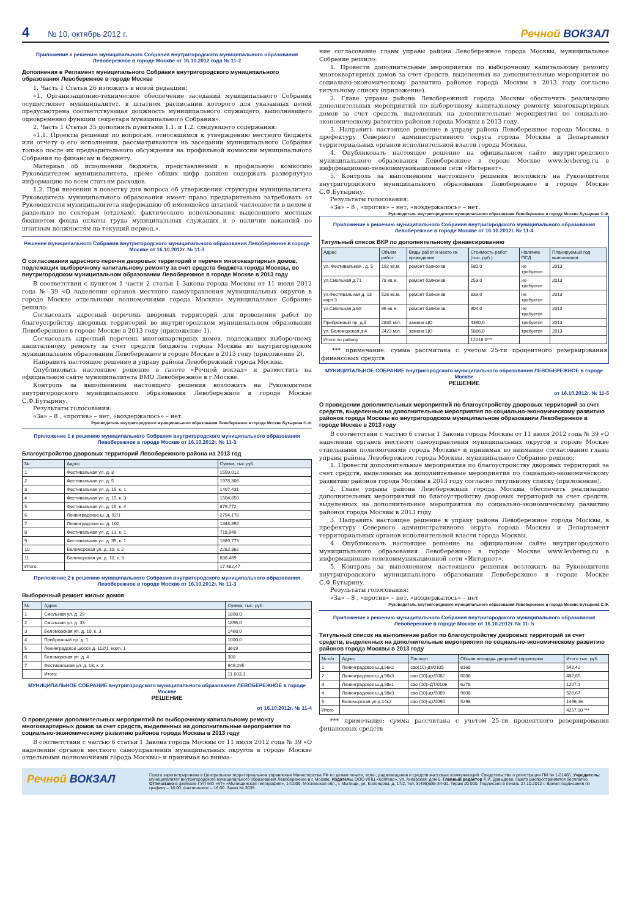4 № 10, октябрь 2012 г.
Речной ВОКЗАЛ
Приложение к решению муниципального Собрания внутригородского муниципального образования Левобережное в городе Москве от 16.10.2012 года № 11-2
Дополнения в Регламент муниципального Собрания внутригородского муниципального образования Левобережное в городе Москве
1. Часть 1 Статьи 26 изложить в новой редакции:
«1. Организационно-техническое обеспечение заседаний муниципального Собрания осуществляет муниципалитет, в штатном расписании которого для указанных целей предусмотрена соответствующая должность муниципального служащего, выполняющего одновременно функции секретаря муниципального Собрания».
2. Часть 1 Статьи 35 дополнить пунктами 1.1. и 1.2. следующего содержания:
«1.1. Проекты решений по вопросам, относящимся к утверждению местного бюджета или отчету о его исполнении, рассматриваются на заседании муниципального Собрания только после их предварительного обсуждения на профильной комиссии муниципального Собрания по финансам и бюджету.
Материал об исполнении бюджета, представляемый в профильную комиссию Руководителем муниципалитета, кроме общих цифр должен содержать развернутую информацию по всем статьям расходов.
1.2. При внесении в повестку дня вопроса об утверждении структуры муниципалитета Руководитель муниципального образования имеет право предварительно затребовать от Руководителя муниципалитета информацию об имеющейся штатной численности в целом и раздельно по секторам (отделам), фактического использования выделенного местным бюджетом фонда оплаты труда муниципальных служащих и о наличии вакансий по штатным должностям на текущий период.».
Решение муниципального Собрания внутригородского муниципального образования Левобережное в городе Москве от 16.10.2012г. № 11-3
О согласовании адресного перечня дворовых территорий и перечня многоквартирных домов, подлежащих выборочному капитальному ремонту за счет средств бюджета города Москвы, во внутригородском муниципальном образовании Левобережное в городе Москве в 2013 году
В соответствии с пунктом 1 части 2 статьи 1 Закона города Москвы от 11 июля 2012 года № 39 «О наделении органов местного самоуправления муниципальных округов в городе Москве отдельными полномочиями города Москвы» муниципальное Собрание решило:
Согласовать адресный перечень дворовых территорий для проведения работ по благоустройству дворовых территорий во внутригородском муниципальном образовании Левобережное в городе Москве в 2013 году (приложение 1).
Согласовать адресный перечень многоквартирных домов, подлежащих выборочному капитальному ремонту за счет средств бюджета города Москвы во внутригородском муниципальном образовании Левобережное в городе Москве в 2013 году (приложение 2).
Направить настоящее решение в управу района Левобережный города Москвы.
Опубликовать настоящее решение в газете «Речной вокзал» и разместить на официальном сайте муниципалитета ВМО Левобережное в г.Москве.
Контроль за выполнением настоящего решения возложить на Руководителя внутригородского муниципального образования Левобережное в городе Москве С.Ф.Бутырину.
Результаты голосования:
«За» – 8 , «против» – нет, «воздержалось» – нет.
Руководитель внутригородского муниципального образования Левобережное в городе Москве Бутырина С.Ф.
Приложение 1 к решению муниципального Собрания внутригородского муниципального образования Левобережное в городе Москве от 16.10.2012г. № 11-3
Благоустройство дворовых территорий Левобережного района на 2013 год
| № | Адрес | Сумма, тыс.руб. |
| --- | --- | --- |
| 1 | Фестивальная ул. д. 3 | 1559,012 |
| 2 | Фестивальная ул. д. 5 | 1978,306 |
| 3 | Фестивальная ул. д. 15, к. 1 | 1407,431 |
| 4 | Фестивальная ул. д. 15, к. 3 | 1504,850 |
| 5 | Фестивальная ул. д. 15, к. 4 | 879,772 |
| 6 | Ленинградское ш. д. 92/1 | 2794,178 |
| 7 | Ленинградское ш. д. 102 | 1348,892 |
| 8 | Фестивальная ул. д. 13, к. 1 | 718,649 |
| 9 | Фестивальная ул. д. 39, к. 1 | 1889,773 |
| 10 | Беломорская ул. д. 10, к. 2 | 2282,362 |
| 11 | Беломорская ул. д. 10, к. 3 | 838,489 |
| Итого: | | 17 482,47 |
Приложение 2 к решению муниципального Собрания внутригородского муниципального образования Левобережное в городе Москве от 16.10.2012г. № 11-3
Выборочный ремонт жилых домов
| № | Адрес | Сумма, тыс. руб. |
| --- | --- | --- |
| 1 | Смольная ул. д. 29 | 1898,0 |
| 2 | Смольная ул. д. 33 | 1896,0 |
| 3 | Беломорская ул. д. 10, к. 3 | 1468,0 |
| 4 | Прибрежный пр. д. 1 | 1000,0 |
| 5 | Ленинградское шоссе д. 112/1, корп. 1 | 3619 |
| 6 | Беломорская ул. д. 4 | 300 |
| 7 | Фестивальная ул. д. 13, к. 2 | 949,295 |
| | Итого: | 11 603,3 |
МУНИЦИПАЛЬНОЕ СОБРАНИЕ внутригородского муниципального образования ЛЕВОБЕРЕЖНОЕ в городе Москве
РЕШЕНИЕ
от 16.10.2012г. № 11-4
О проведении дополнительных мероприятий по выборочному капитальному ремонту многоквартирных домов за счет средств, выделенных на дополнительные мероприятия по социально-экономическому развитию районов города Москвы в 2013 году
В соответствии с частью 6 статьи 1 Закона города Москвы от 11 июля 2012 года № 39 «О наделении органов местного самоуправления муниципальных округов в городе Москве отдельными полномочиями города Москвы» и принимая во внима-
ние согласование главы управы района Левобережное города Москвы, муниципальное Собрание решило:
1. Провести дополнительные мероприятия по выборочному капитальному ремонту многоквартирных домов за счет средств, выделенных на дополнительные мероприятия по социально-экономическому развитию районов города Москвы в 2013 году согласно титульному списку (приложение).
2. Главе управы района Левобережный города Москвы обеспечить реализацию дополнительных мероприятий по выборочному капитальному ремонту многоквартирных домов за счет средств, выделенных на дополнительные мероприятия по социально-экономическому развитию районов города Москвы в 2013 году.
3. Направить настоящее решение в управу района Левобережное города Москвы, в префектуру Северного административного округа города Москвы и Департамент территориальных органов исполнительной власти города Москвы.
4. Опубликовать настоящее решение на официальном сайте внутригородского муниципального образования Левобережное в городе Москве www.levbereg.ru в информационно-телекоммуникационной сети «Интернет».
5. Контроль за выполнением настоящего решения возложить на Руководителя внутригородского муниципального образования Левобережное в городе Москве С.Ф.Бутырину.
Результаты голосования:
«За» – 8 , «против» – нет, «воздержалось» – нет.
Руководитель внутригородского муниципального образования Левобережное в городе Москве Бутырина С.Ф.
Приложение к решению муниципального Собрания внутригородского муниципального образования Левобережное в городе Москве от 16.10.2012г. № 11-4
Титульный список ВКР по дополнительному финансированию
| Адрес | Объём работ | Виды работ и место их проведения | Стоимость работ (тыс. руб.) | Наличие ПСД | Планируемый год выполнения |
| --- | --- | --- | --- | --- | --- |
| ул. Фестивальная . д. 5 | 192 кв.м. | ремонт балконов | 580,0 | не требуется | 2013 |
| ул.Смольная д.71 | 78 кв.м. | ремонт балконов | 253,0 | не требуется | 2013 |
| ул.Фестивальная д. 13 корп.3 | 528 кв.м. | ремонт балконов | 833,0 | не требуется | 2013 |
| ул.Смольная д.69 | 96 кв.м. | ремонт балконов | 304,0 | не требуется | 2013 |
| Прибрежный пр. д.5 | 2835 м.п. | замена ЦО | 4360,0 | требуется | 2013 |
| ул. Беломорская д.4 | 2423 м.п. | замена ЦО | 5886,0 | требуется | 2013 |
| Итого по району | | | 12216,0*** | | |
*** примечание: сумма рассчитана с учетом 25-ти процентного резервирования финансовых средств
МУНИЦИПАЛЬНОЕ СОБРАНИЕ внутригородского муниципального образования ЛЕВОБЕРЕЖНОЕ в городе Москве
РЕШЕНИЕ
от 16.10.2012г. № 11-5
О проведении дополнительных мероприятий по благоустройству дворовых территорий за счет средств, выделенных на дополнительные мероприятия по социально-экономическому развитию районов города Москвы во внутригородском муниципальном образовании Левобережное в городе Москве в 2013 году
В соответствии с частью 6 статьи 1 Закона города Москвы от 11 июля 2012 года № 39 «О наделении органов местного самоуправления муниципальных округов в городе Москве отдельными полномочиями города Москвы» и принимая во внимание согласование главы управы района Левобережное города Москвы, муниципальное Собрание решило:
1. Провести дополнительные мероприятия по благоустройству дворовых территорий за счет средств, выделенных на дополнительные мероприятия по социально-экономическому развитию районов города Москвы в 2013 году согласно титульному списку (приложение).
2. Главе управы района Левобережный города Москвы обеспечить реализацию дополнительных мероприятий по благоустройству дворовых территорий за счет средств, выделенных на дополнительные мероприятия по социально-экономическому развитию районов города Москвы в 2013 году
3. Направить настоящее решение в управу района Левобережное города Москвы, в префектуру Северного административного округа города Москвы и Департамент территориальных органов исполнительной власти города Москвы.
4. Опубликовать настоящее решение на официальном сайте внутригородского муниципального образования Левобережное в городе Москве www.levbereg.ru в информационно-телекоммуникационной сети «Интернет».
5. Контроль за выполнением настоящего решения возложить на Руководителя внутригородского муниципального образования Левобережное в городе Москве С.Ф.Бутырину.
Результаты голосования:
«За» – 8 , «против» – нет, «воздержалось» – нет
Руководитель внутригородского муниципального образования Левобережное в городе Москве Бутырина С.Ф.
Приложение к решению муниципального Собрания внутригородского муниципального образования Левобережное в городе Москве от 16.10.2012г. № 11- 5
Титульный список на выполнение работ по благоустройству дворовых территорий за счет средств, выделенных на дополнительные мероприятия по социально-экономическому развитию районов города Москвы в 2013 году
| № п/п | Адрес | Паспорт | Общая площадь дворовой территории | Итого тыс. руб. |
| --- | --- | --- | --- | --- |
| 1 | Ленинградское ш.д.96к2 | сао(10)-дт/0105 | 8168 | 542,42 |
| 2 | Ленинградское ш.д.96к3 | сао (10)-дт/0082 | 6088 | 482,65 |
| 3 | Ленинградское ш.д.98к1 | сао (10)»ДТ/0106 | 6278 | 1207,1 |
| 4 | Ленинградское ш.д.98к3 | сао (10)-дт/0089 | 9808 | 528,67 |
| 5 | Беломорская ул.д.14к2 | сао (10)-дт/0090 | 5298 | 1496,16 |
| Итого | | | | 4257,00 *** |
*** примечание: сумма рассчитана с учетом 25-ти процентного резервирования финансовых средств
Речной ВОКЗАЛ
Газета зарегистрирована в Центральном территориальном управлении Министерства РФ по делам печати, теле-, радиовещания и средств массовых коммуникаций. Свидетельство о регистрации ПИ № 1-01466. Учредитель: муниципалитет внутригородского муниципального образования Левобережное в г. Москве. Издатель: ООО ИПЦ «Коптево», ул. Ангарская, дом 6. Главный редактор Л.И. Давыдова. Газета распространяется бесплатно. Отпечатано в филиале ГУП МО «КТ» «Мытищинская типография», 141009, Московская обл., г. Мытищи, ул. Колонцова, д. 17/2, тел. 8(495)586-34-00. Тираж 20 000. Подписано в печать 27.10.2012 г. Время подписания по графику – 16.00, фактическое – 16.00. Заказ № 3035.